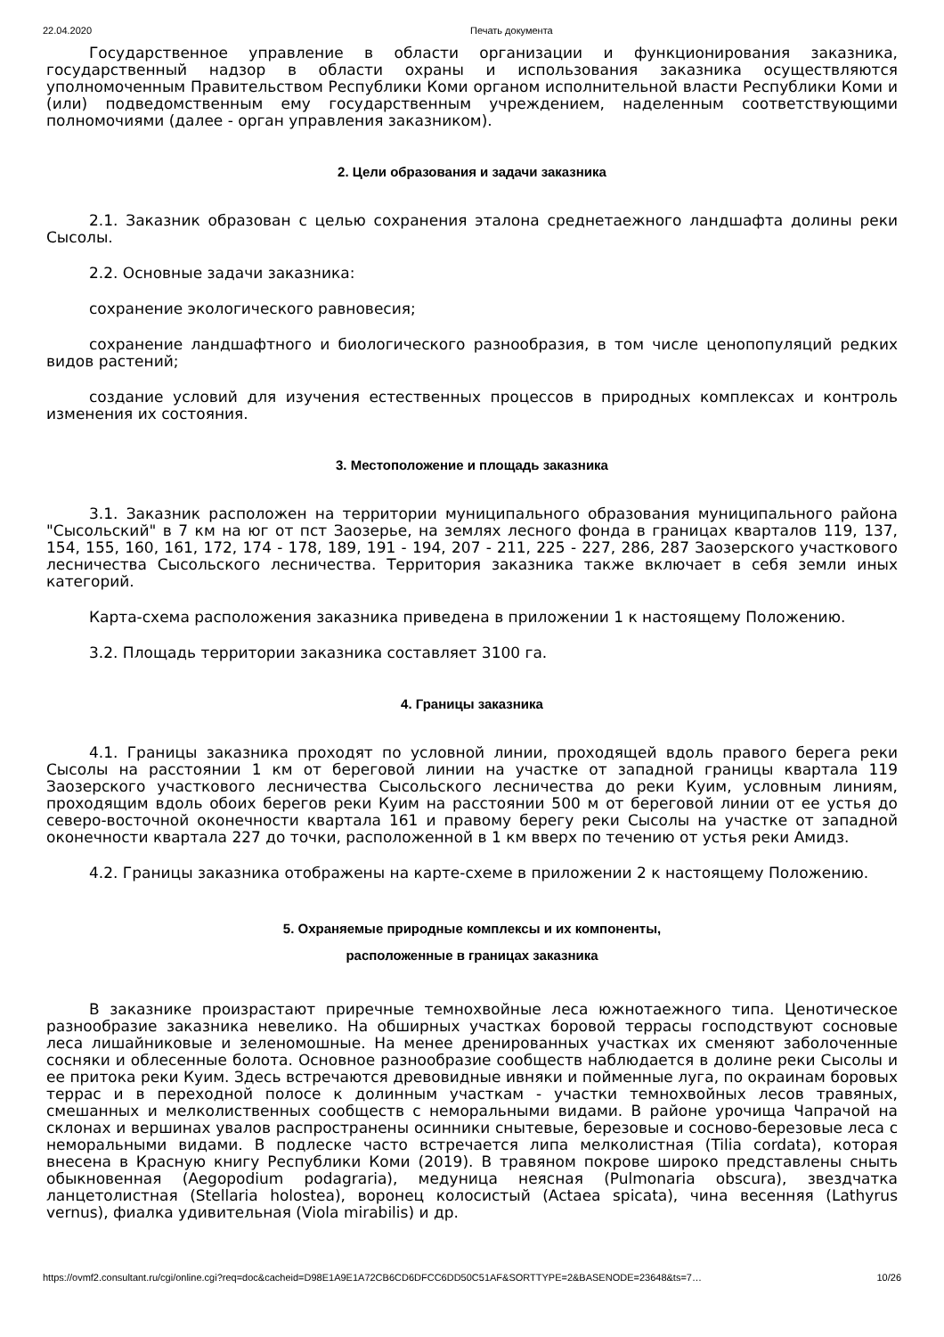22.04.2020 Печать документа
Государственное управление в области организации и функционирования заказника, государственный надзор в области охраны и использования заказника осуществляются уполномоченным Правительством Республики Коми органом исполнительной власти Республики Коми и (или) подведомственным ему государственным учреждением, наделенным соответствующими полномочиями (далее - орган управления заказником).
2. Цели образования и задачи заказника
2.1. Заказник образован с целью сохранения эталона среднетаежного ландшафта долины реки Сысолы.
2.2. Основные задачи заказника:
сохранение экологического равновесия;
сохранение ландшафтного и биологического разнообразия, в том числе ценопопуляций редких видов растений;
создание условий для изучения естественных процессов в природных комплексах и контроль изменения их состояния.
3. Местоположение и площадь заказника
3.1. Заказник расположен на территории муниципального образования муниципального района "Сысольский" в 7 км на юг от пст Заозерье, на землях лесного фонда в границах кварталов 119, 137, 154, 155, 160, 161, 172, 174 - 178, 189, 191 - 194, 207 - 211, 225 - 227, 286, 287 Заозерского участкового лесничества Сысольского лесничества. Территория заказника также включает в себя земли иных категорий.
Карта-схема расположения заказника приведена в приложении 1 к настоящему Положению.
3.2. Площадь территории заказника составляет 3100 га.
4. Границы заказника
4.1. Границы заказника проходят по условной линии, проходящей вдоль правого берега реки Сысолы на расстоянии 1 км от береговой линии на участке от западной границы квартала 119 Заозерского участкового лесничества Сысольского лесничества до реки Куим, условным линиям, проходящим вдоль обоих берегов реки Куим на расстоянии 500 м от береговой линии от ее устья до северо-восточной оконечности квартала 161 и правому берегу реки Сысолы на участке от западной оконечности квартала 227 до точки, расположенной в 1 км вверх по течению от устья реки Амидз.
4.2. Границы заказника отображены на карте-схеме в приложении 2 к настоящему Положению.
5. Охраняемые природные комплексы и их компоненты,
расположенные в границах заказника
В заказнике произрастают приречные темнохвойные леса южнотаежного типа. Ценотическое разнообразие заказника невелико. На обширных участках боровой террасы господствуют сосновые леса лишайниковые и зеленомошные. На менее дренированных участках их сменяют заболоченные сосняки и облесенные болота. Основное разнообразие сообществ наблюдается в долине реки Сысолы и ее притока реки Куим. Здесь встречаются древовидные ивняки и пойменные луга, по окраинам боровых террас и в переходной полосе к долинным участкам - участки темнохвойных лесов травяных, смешанных и мелколиственных сообществ с неморальными видами. В районе урочища Чапрачой на склонах и вершинах увалов распространены осинники снытевые, березовые и сосново-березовые леса с неморальными видами. В подлеске часто встречается липа мелколистная (Tilia cordata), которая внесена в Красную книгу Республики Коми (2019). В травяном покрове широко представлены сныть обыкновенная (Aegopodium podagraria), медуница неясная (Pulmonaria obscura), звездчатка ланцетолистная (Stellaria holostea), воронец колосистый (Actaea spicata), чина весенняя (Lathyrus vernus), фиалка удивительная (Viola mirabilis) и др.
https://ovmf2.consultant.ru/cgi/online.cgi?req=doc&cacheid=D98E1A9E1A72CB6CD6DFCC6DD50C51AF&SORTTYPE=2&BASENODE=23648&ts=7… 10/26